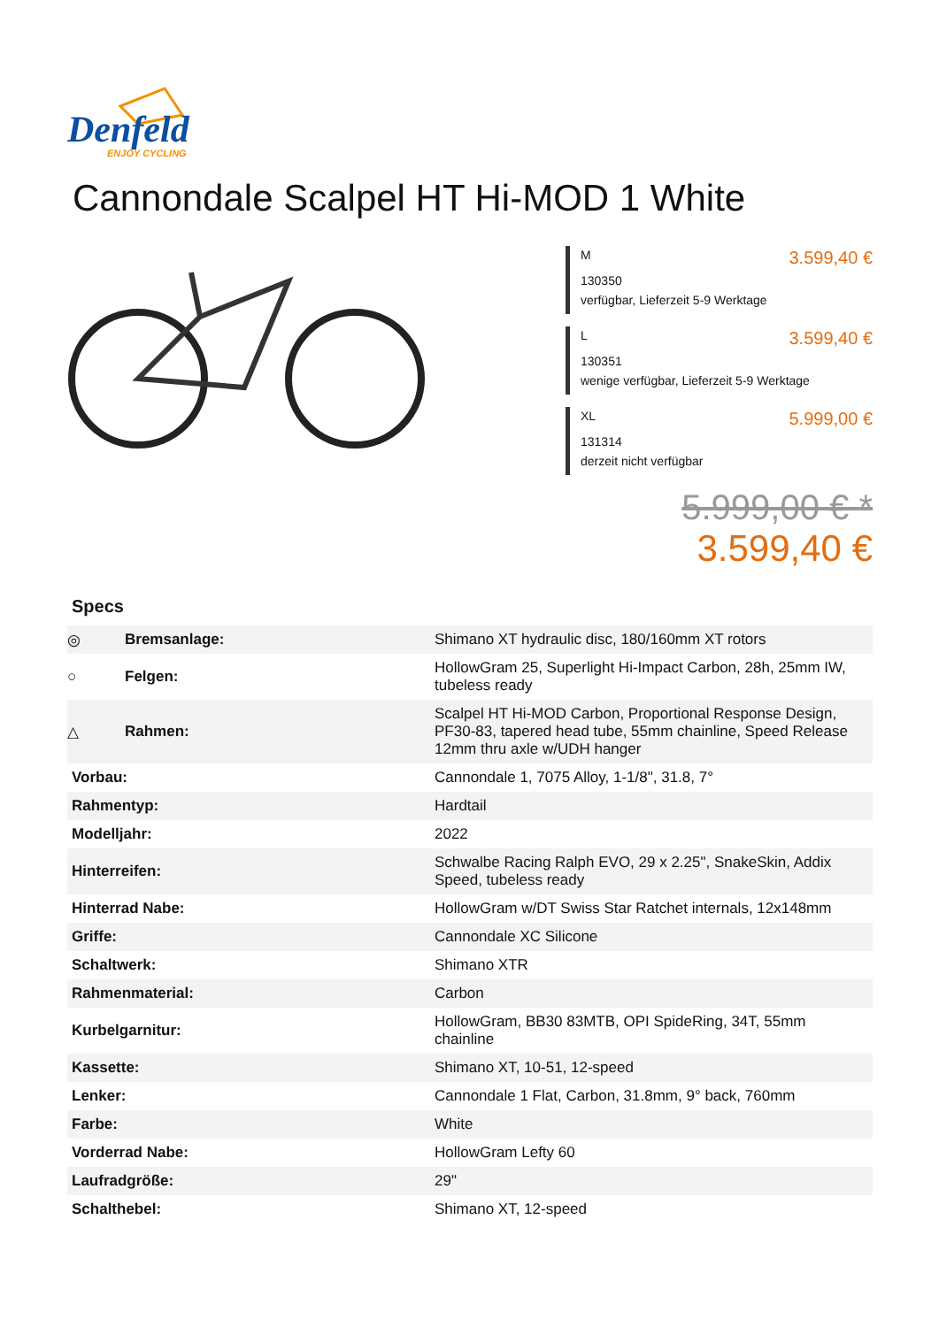Denfeld
ENJOY CYCLING
Cannondale Scalpel HT Hi-MOD 1 White
M 3.599,40 €
130350
verfügbar, Lieferzeit 5-9 Werktage
L 3.599,40 €
130351
wenige verfügbar, Lieferzeit 5-9 Werktage
XL 5.999,00 €
131314
derzeit nicht verfügbar
5.999,00 € *
3.599,40 €
Specs
| ◎ | Bremsanlage: | Shimano XT hydraulic disc, 180/160mm XT rotors |
| ○ | Felgen: | HollowGram 25, Superlight Hi-Impact Carbon, 28h, 25mm IW, tubeless ready |
| △ | Rahmen: | Scalpel HT Hi-MOD Carbon, Proportional Response Design, PF30-83, tapered head tube, 55mm chainline, Speed Release 12mm thru axle w/UDH hanger |
| Vorbau: | | Cannondale 1, 7075 Alloy, 1-1/8", 31.8, 7° |
| Rahmentyp: | | Hardtail |
| Modelljahr: | | 2022 |
| Hinterreifen: | | Schwalbe Racing Ralph EVO, 29 x 2.25", SnakeSkin, Addix Speed, tubeless ready |
| Hinterrad Nabe: | | HollowGram w/DT Swiss Star Ratchet internals, 12x148mm |
| Griffe: | | Cannondale XC Silicone |
| Schaltwerk: | | Shimano XTR |
| Rahmenmaterial: | | Carbon |
| Kurbelgarnitur: | | HollowGram, BB30 83MTB, OPI SpideRing, 34T, 55mm chainline |
| Kassette: | | Shimano XT, 10-51, 12-speed |
| Lenker: | | Cannondale 1 Flat, Carbon, 31.8mm, 9° back, 760mm |
| Farbe: | | White |
| Vorderrad Nabe: | | HollowGram Lefty 60 |
| Laufradgröße: | | 29" |
| Schalthebel: | | Shimano XT, 12-speed |